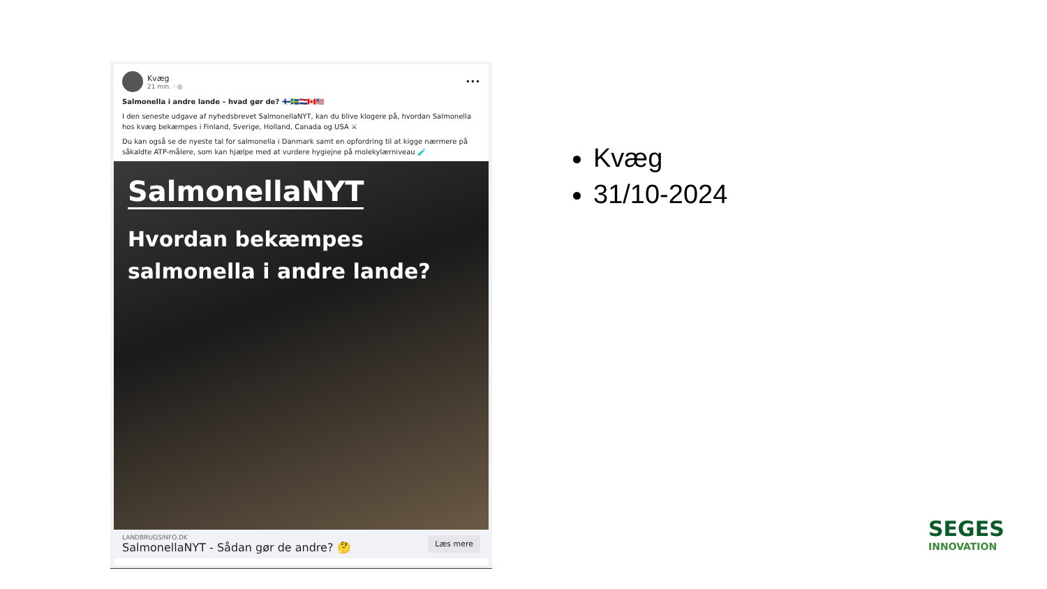Kvæg
21 min. · ◎
•••
Salmonella i andre lande – hvad gør de? 🇫🇮🇸🇪🇳🇱🇨🇦🇺🇸
I den seneste udgave af nyhedsbrevet SalmonellaNYT, kan du blive klogere på, hvordan Salmonella hos kvæg bekæmpes i Finland, Sverige, Holland, Canada og USA ⚔
Du kan også se de nyeste tal for salmonella i Danmark samt en opfordring til at kigge nærmere på såkaldte ATP-målere, som kan hjælpe med at vurdere hygiejne på molekylærniveau 🧪
SalmonellaNYT
Hvordan bekæmpes
salmonella i andre lande?
LANDBRUGSINFO.DK
SalmonellaNYT - Sådan gør de andre? 🤔
Læs mere
Kvæg
31/10-2024
SEGES
INNOVATION